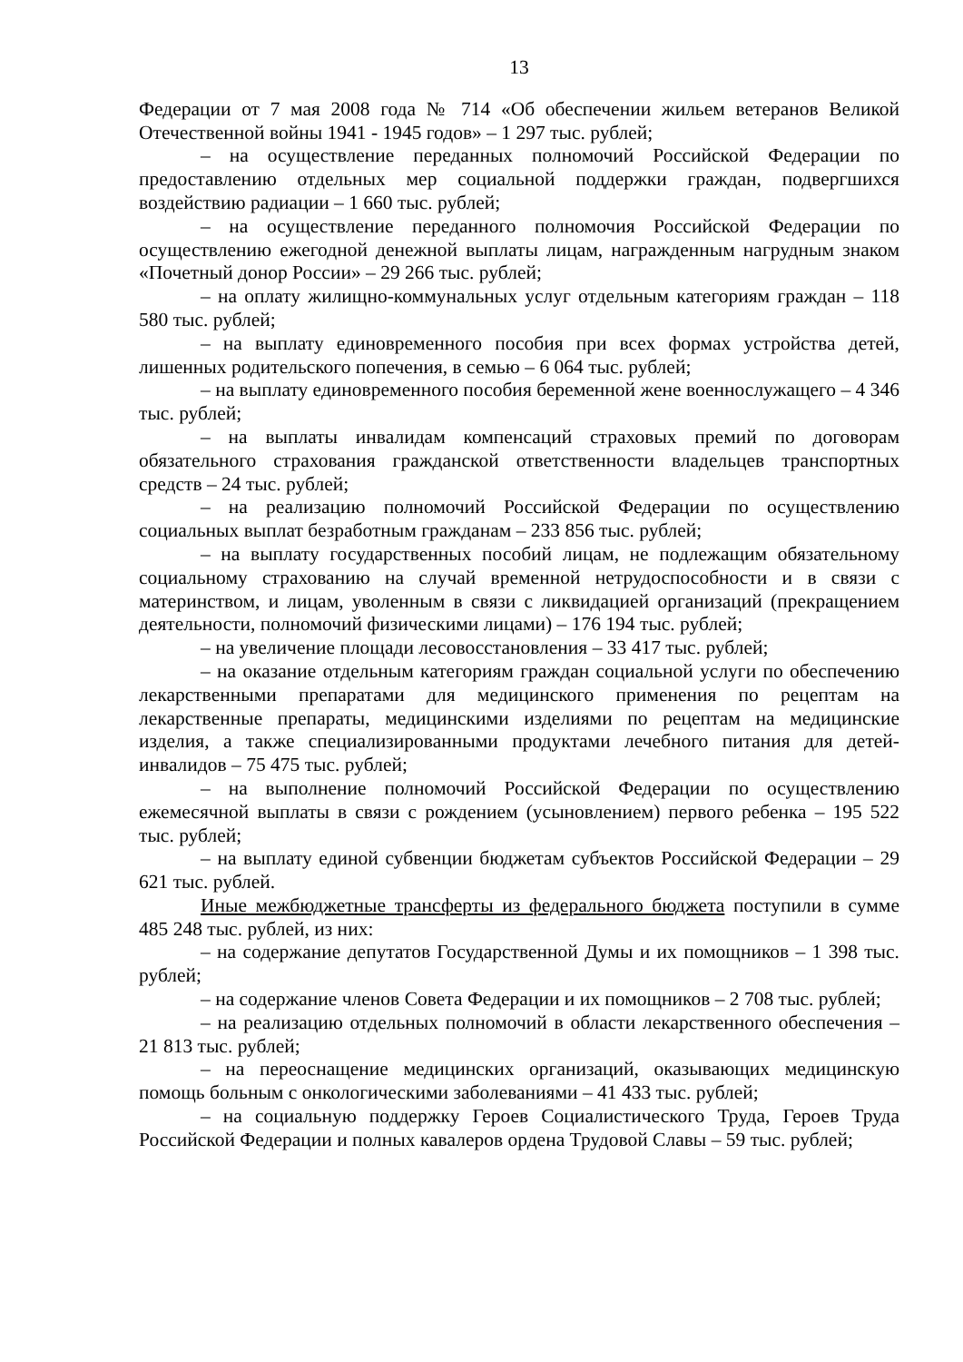13
Федерации от 7 мая 2008 года № 714 «Об обеспечении жильем ветеранов Великой Отечественной войны 1941 - 1945 годов» – 1 297 тыс. рублей;
– на осуществление переданных полномочий Российской Федерации по предоставлению отдельных мер социальной поддержки граждан, подвергшихся воздействию радиации – 1 660 тыс. рублей;
– на осуществление переданного полномочия Российской Федерации по осуществлению ежегодной денежной выплаты лицам, награжденным нагрудным знаком «Почетный донор России» – 29 266 тыс. рублей;
– на оплату жилищно-коммунальных услуг отдельным категориям граждан – 118 580 тыс. рублей;
– на выплату единовременного пособия при всех формах устройства детей, лишенных родительского попечения, в семью – 6 064 тыс. рублей;
– на выплату единовременного пособия беременной жене военнослужащего – 4 346 тыс. рублей;
– на выплаты инвалидам компенсаций страховых премий по договорам обязательного страхования гражданской ответственности владельцев транспортных средств – 24 тыс. рублей;
– на реализацию полномочий Российской Федерации по осуществлению социальных выплат безработным гражданам – 233 856 тыс. рублей;
– на выплату государственных пособий лицам, не подлежащим обязательному социальному страхованию на случай временной нетрудоспособности и в связи с материнством, и лицам, уволенным в связи с ликвидацией организаций (прекращением деятельности, полномочий физическими лицами) – 176 194 тыс. рублей;
– на увеличение площади лесовосстановления – 33 417 тыс. рублей;
– на оказание отдельным категориям граждан социальной услуги по обеспечению лекарственными препаратами для медицинского применения по рецептам на лекарственные препараты, медицинскими изделиями по рецептам на медицинские изделия, а также специализированными продуктами лечебного питания для детей-инвалидов – 75 475 тыс. рублей;
– на выполнение полномочий Российской Федерации по осуществлению ежемесячной выплаты в связи с рождением (усыновлением) первого ребенка – 195 522 тыс. рублей;
– на выплату единой субвенции бюджетам субъектов Российской Федерации – 29 621 тыс. рублей.
Иные межбюджетные трансферты из федерального бюджета поступили в сумме 485 248 тыс. рублей, из них:
– на содержание депутатов Государственной Думы и их помощников – 1 398 тыс. рублей;
– на содержание членов Совета Федерации и их помощников – 2 708 тыс. рублей;
– на реализацию отдельных полномочий в области лекарственного обеспечения – 21 813 тыс. рублей;
– на переоснащение медицинских организаций, оказывающих медицинскую помощь больным с онкологическими заболеваниями – 41 433 тыс. рублей;
– на социальную поддержку Героев Социалистического Труда, Героев Труда Российской Федерации и полных кавалеров ордена Трудовой Славы – 59 тыс. рублей;